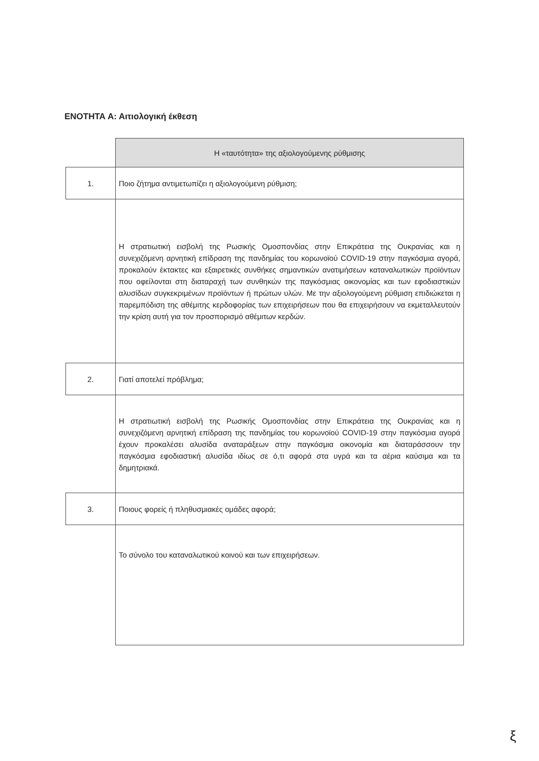ΕΝΟΤΗΤΑ Α: Αιτιολογική έκθεση
| | Η «ταυτότητα» της αξιολογούμενης ρύθμισης |
| 1. | Ποιο ζήτημα αντιμετωπίζει η αξιολογούμενη ρύθμιση; |
| | Η στρατιωτική εισβολή της Ρωσικής Ομοσπονδίας στην Επικράτεια της Ουκρανίας και η συνεχιζόμενη αρνητική επίδραση της πανδημίας του κορωνοϊού COVID-19 στην παγκόσμια αγορά, προκαλούν έκτακτες και εξαιρετικές συνθήκες σημαντικών ανατιμήσεων καταναλωτικών προϊόντων που οφείλονται στη διαταραχή των συνθηκών της παγκόσμιας οικονομίας και των εφοδιαστικών αλυσίδων συγκεκριμένων προϊόντων ή πρώτων υλών. Με την αξιολογούμενη ρύθμιση επιδιώκεται η παρεμπόδιση της αθέμιτης κερδοφορίας των επιχειρήσεων που θα επιχειρήσουν να εκμεταλλευτούν την κρίση αυτή για τον προσπορισμό αθέμιτων κερδών. |
| 2. | Γιατί αποτελεί πρόβλημα; |
| | Η στρατιωτική εισβολή της Ρωσικής Ομοσπονδίας στην Επικράτεια της Ουκρανίας και η συνεχιζόμενη αρνητική επίδραση της πανδημίας του κορωνοϊού COVID-19 στην παγκόσμια αγορά έχουν προκαλέσει αλυσίδα αναταράξεων στην παγκόσμια οικονομία και διαταράσσουν την παγκόσμια εφοδιαστική αλυσίδα ιδίως σε ό,τι αφορά στα υγρά και τα αέρια καύσιμα και τα δημητριακά. |
| 3. | Ποιους φορείς ή πληθυσμιακές ομάδες αφορά; |
| | Το σύνολο του καταναλωτικού κοινού και των επιχειρήσεων. |
ξ